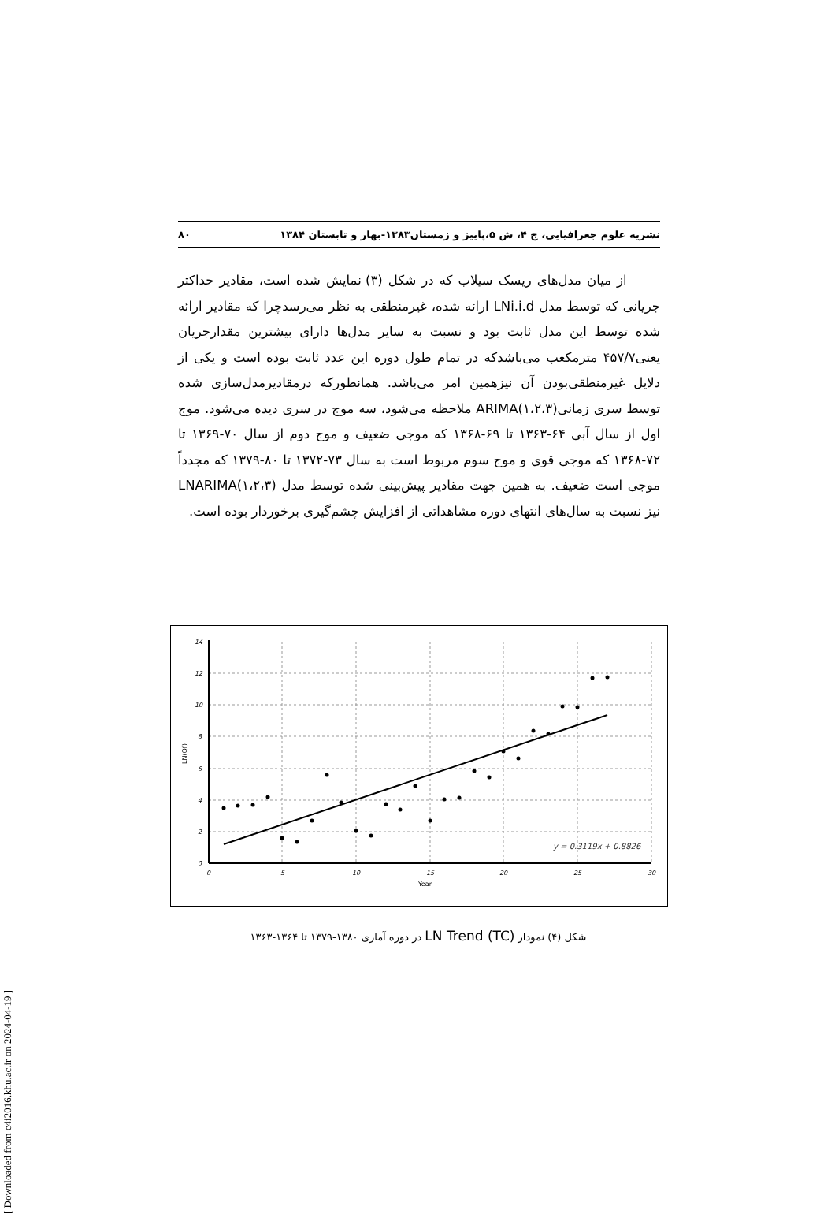نشریه علوم جغرافیایی، ج ۴، ش ۵،پاییز و زمستان۱۳۸۳-بهار و تابستان ۱۳۸۴ ۸۰
از میان مدل‌های ریسک سیلاب که در شکل (۳) نمایش شده است، مقادیر حداکثر جریانی که توسط مدل LNi.i.d ارائه شده، غیرمنطقی به نظر می‌رسدچرا که مقادیر ارائه شده توسط این مدل ثابت بود و نسبت به سایر مدل‌ها دارای بیشترین مقدارجریان یعنی۴۵۷/۷ مترمکعب می‌باشدکه در تمام طول دوره این عدد ثابت بوده است و یکی از دلایل غیرمنطقی‌بودن آن نیزهمین امر می‌باشد. همانطورکه درمقادیرمدل‌سازی شده توسط سری زمانی(ARIMA(۱،۲،۳ ملاحظه می‌شود، سه موج در سری دیده می‌شود. موج اول از سال آبی ۶۴-۱۳۶۳ تا ۶۹-۱۳۶۸ که موجی ضعیف و موج دوم از سال ۷۰-۱۳۶۹ تا ۷۲-۱۳۶۸ که موجی قوی و موج سوم مربوط است به سال ۷۳-۱۳۷۲ تا ۸۰-۱۳۷۹ که مجدداً موجی است ضعیف. به همین جهت مقادیر پیش‌بینی شده توسط مدل (LNARIMA(۱،۲،۳ نیز نسبت به سال‌های انتهای دوره مشاهداتی از افزایش چشم‌گیری برخوردار بوده است.
14
12
10
8
6
4
2
0
0
5
10
15
20
25
30
Year
LN(Qf)
y = 0.3119x + 0.8826
شکل (۴) نمودار LN Trend (TC) در دوره آماری ۱۳۸۰-۱۳۷۹ تا ۱۳۶۴-۱۳۶۳
[ Downloaded from c4i2016.khu.ac.ir on 2024-04-19 ]